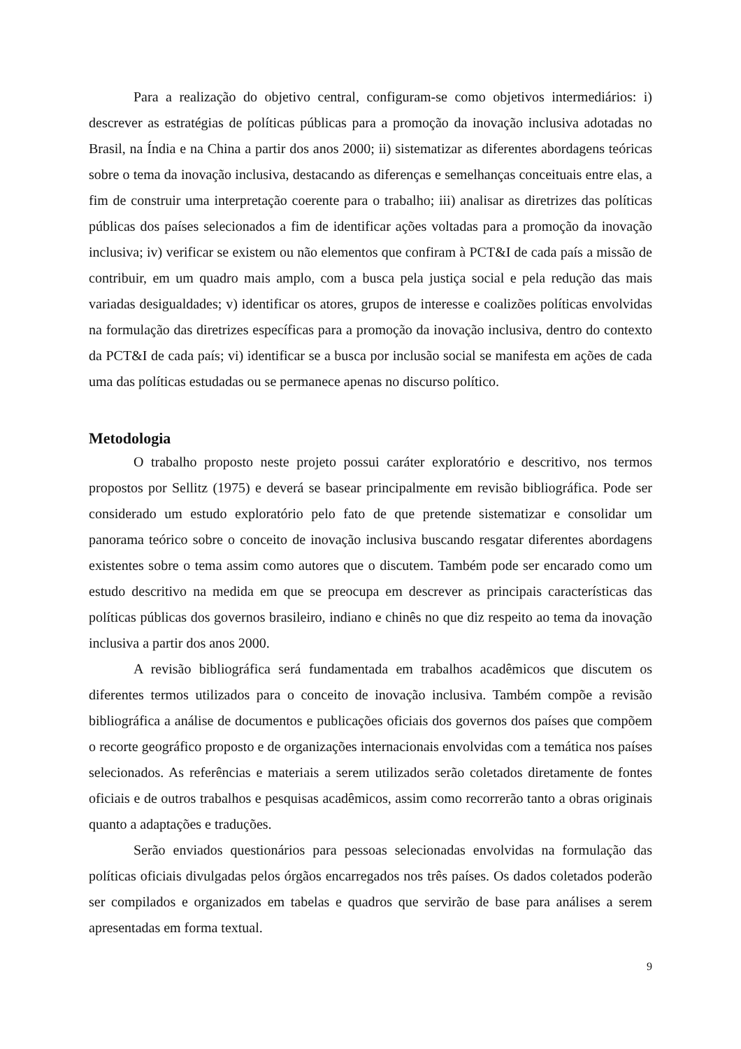Para a realização do objetivo central, configuram-se como objetivos intermediários: i) descrever as estratégias de políticas públicas para a promoção da inovação inclusiva adotadas no Brasil, na Índia e na China a partir dos anos 2000; ii) sistematizar as diferentes abordagens teóricas sobre o tema da inovação inclusiva, destacando as diferenças e semelhanças conceituais entre elas, a fim de construir uma interpretação coerente para o trabalho; iii) analisar as diretrizes das políticas públicas dos países selecionados a fim de identificar ações voltadas para a promoção da inovação inclusiva; iv) verificar se existem ou não elementos que confiram à PCT&I de cada país a missão de contribuir, em um quadro mais amplo, com a busca pela justiça social e pela redução das mais variadas desigualdades; v) identificar os atores, grupos de interesse e coalizões políticas envolvidas na formulação das diretrizes específicas para a promoção da inovação inclusiva, dentro do contexto da PCT&I de cada país; vi) identificar se a busca por inclusão social se manifesta em ações de cada uma das políticas estudadas ou se permanece apenas no discurso político.
Metodologia
O trabalho proposto neste projeto possui caráter exploratório e descritivo, nos termos propostos por Sellitz (1975) e deverá se basear principalmente em revisão bibliográfica. Pode ser considerado um estudo exploratório pelo fato de que pretende sistematizar e consolidar um panorama teórico sobre o conceito de inovação inclusiva buscando resgatar diferentes abordagens existentes sobre o tema assim como autores que o discutem. Também pode ser encarado como um estudo descritivo na medida em que se preocupa em descrever as principais características das políticas públicas dos governos brasileiro, indiano e chinês no que diz respeito ao tema da inovação inclusiva a partir dos anos 2000.
A revisão bibliográfica será fundamentada em trabalhos acadêmicos que discutem os diferentes termos utilizados para o conceito de inovação inclusiva. Também compõe a revisão bibliográfica a análise de documentos e publicações oficiais dos governos dos países que compõem o recorte geográfico proposto e de organizações internacionais envolvidas com a temática nos países selecionados. As referências e materiais a serem utilizados serão coletados diretamente de fontes oficiais e de outros trabalhos e pesquisas acadêmicos, assim como recorrerão tanto a obras originais quanto a adaptações e traduções.
Serão enviados questionários para pessoas selecionadas envolvidas na formulação das políticas oficiais divulgadas pelos órgãos encarregados nos três países. Os dados coletados poderão ser compilados e organizados em tabelas e quadros que servirão de base para análises a serem apresentadas em forma textual.
9